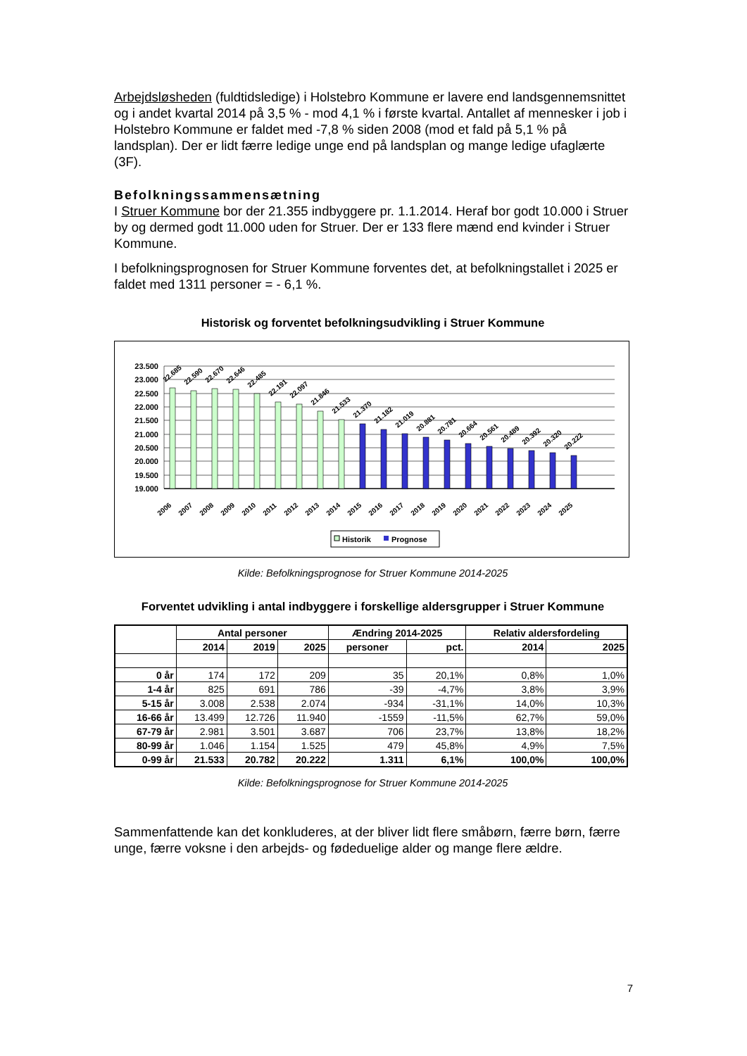Arbejdsløsheden (fuldtidsledige) i Holstebro Kommune er lavere end landsgennemsnittet og i andet kvartal 2014 på 3,5 % - mod 4,1 % i første kvartal. Antallet af mennesker i job i Holstebro Kommune er faldet med -7,8 % siden 2008 (mod et fald på 5,1 % på landsplan). Der er lidt færre ledige unge end på landsplan og mange ledige ufaglærte (3F).
Befolkningssammensætning
I Struer Kommune bor der 21.355 indbyggere pr. 1.1.2014. Heraf bor godt 10.000 i Struer by og dermed godt 11.000 uden for Struer. Der er 133 flere mænd end kvinder i Struer Kommune.
I befolkningsprognosen for Struer Kommune forventes det, at befolkningstallet i 2025 er faldet med 1311 personer = - 6,1 %.
Historisk og forventet befolkningsudvikling i Struer Kommune
23.500
23.000
22.500
22.000
21.500
21.000
20.500
20.000
19.500
19.000
22.685
22.590
22.670
22.646
22.485
22.191
22.097
21.846
21.533
21.370
21.182
21.019
20.881
20.781
20.664
20.561
20.489
20.392
20.320
20.222
2006
2007
2008
2009
2010
2011
2012
2013
2014
2015
2016
2017
2018
2019
2020
2021
2022
2023
2024
2025
Historik
Prognose
Kilde: Befolkningsprognose for Struer Kommune 2014-2025
Forventet udvikling i antal indbyggere i forskellige aldersgrupper i Struer Kommune
| | Antal personer | | | Ændring 2014-2025 | | Relativ aldersfordeling | |
| --- | --- | --- | --- | --- | --- | --- | --- |
| | 2014 | 2019 | 2025 | personer | pct. | 2014 | 2025 |
| 0 år | 174 | 172 | 209 | 35 | 20,1% | 0,8% | 1,0% |
| 1-4 år | 825 | 691 | 786 | -39 | -4,7% | 3,8% | 3,9% |
| 5-15 år | 3.008 | 2.538 | 2.074 | -934 | -31,1% | 14,0% | 10,3% |
| 16-66 år | 13.499 | 12.726 | 11.940 | -1559 | -11,5% | 62,7% | 59,0% |
| 67-79 år | 2.981 | 3.501 | 3.687 | 706 | 23,7% | 13,8% | 18,2% |
| 80-99 år | 1.046 | 1.154 | 1.525 | 479 | 45,8% | 4,9% | 7,5% |
| 0-99 år | 21.533 | 20.782 | 20.222 | 1.311 | 6,1% | 100,0% | 100,0% |
Kilde: Befolkningsprognose for Struer Kommune 2014-2025
Sammenfattende kan det konkluderes, at der bliver lidt flere småbørn, færre børn, færre unge, færre voksne i den arbejds- og fødeduelige alder og mange flere ældre.
7